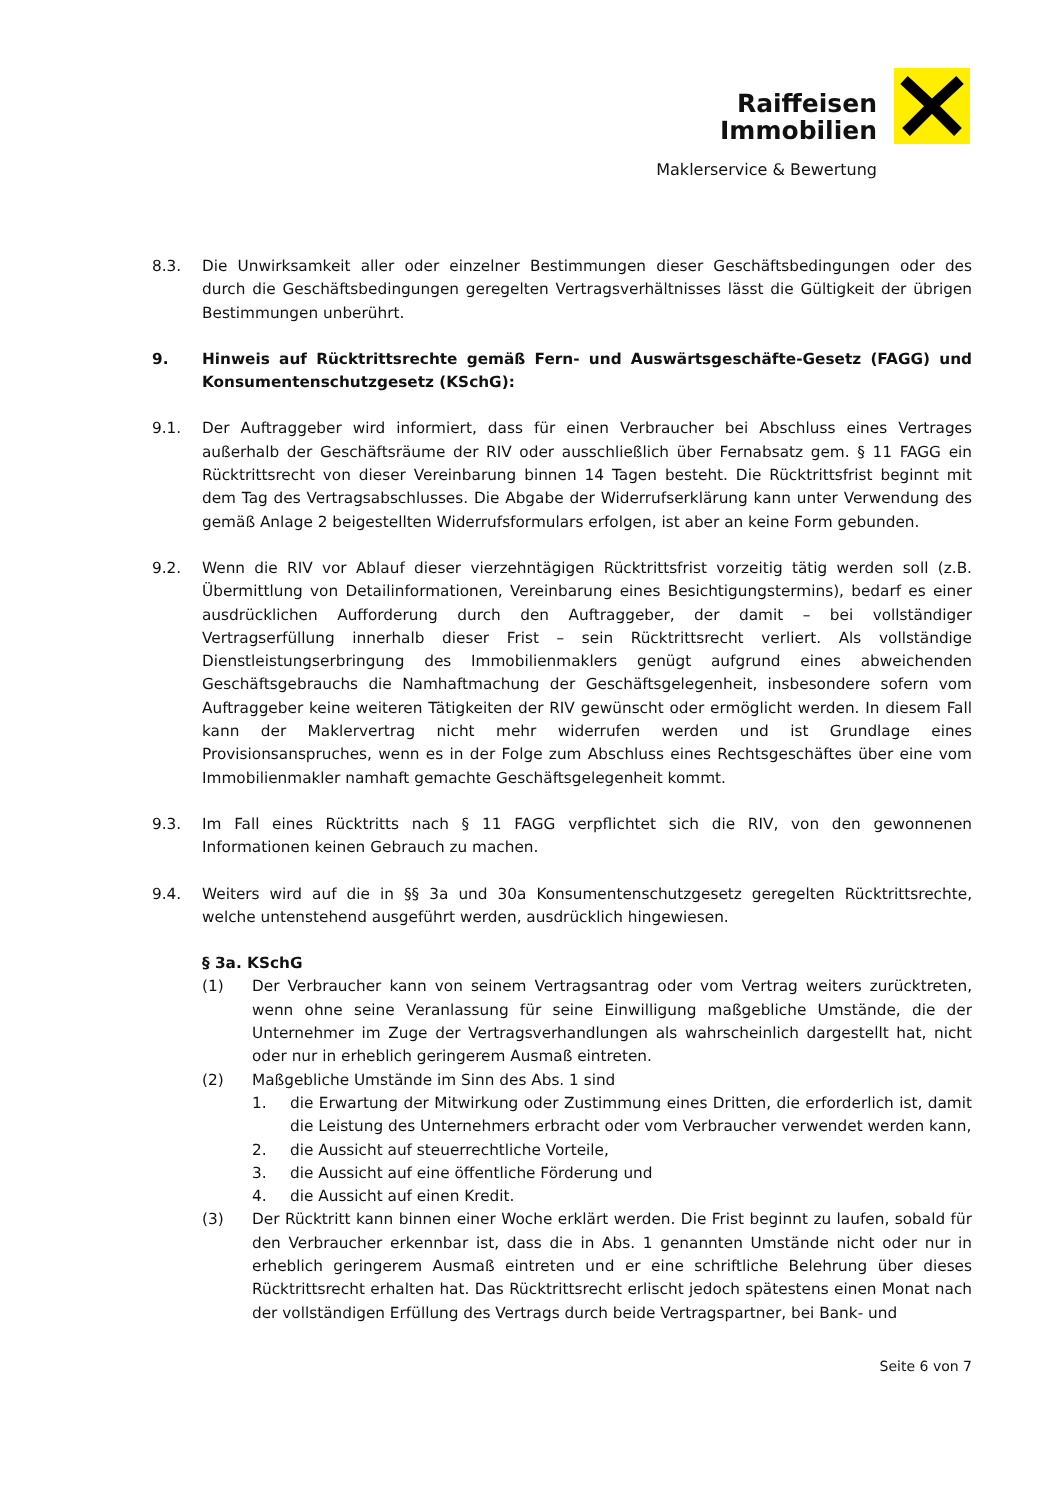Raiffeisen
Immobilien
Maklerservice & Bewertung
8.3. Die Unwirksamkeit aller oder einzelner Bestimmungen dieser Geschäftsbedingungen oder des durch die Geschäftsbedingungen geregelten Vertragsverhältnisses lässt die Gültigkeit der übrigen Bestimmungen unberührt.
9. Hinweis auf Rücktrittsrechte gemäß Fern- und Auswärtsgeschäfte-Gesetz (FAGG) und Konsumentenschutzgesetz (KSchG):
9.1. Der Auftraggeber wird informiert, dass für einen Verbraucher bei Abschluss eines Vertrages außerhalb der Geschäftsräume der RIV oder ausschließlich über Fernabsatz gem. § 11 FAGG ein Rücktrittsrecht von dieser Vereinbarung binnen 14 Tagen besteht. Die Rücktrittsfrist beginnt mit dem Tag des Vertragsabschlusses. Die Abgabe der Widerrufserklärung kann unter Verwendung des gemäß Anlage 2 beigestellten Widerrufsformulars erfolgen, ist aber an keine Form gebunden.
9.2. Wenn die RIV vor Ablauf dieser vierzehntägigen Rücktrittsfrist vorzeitig tätig werden soll (z.B. Übermittlung von Detailinformationen, Vereinbarung eines Besichtigungstermins), bedarf es einer ausdrücklichen Aufforderung durch den Auftraggeber, der damit – bei vollständiger Vertragserfüllung innerhalb dieser Frist – sein Rücktrittsrecht verliert. Als vollständige Dienstleistungserbringung des Immobilienmaklers genügt aufgrund eines abweichenden Geschäftsgebrauchs die Namhaftmachung der Geschäftsgelegenheit, insbesondere sofern vom Auftraggeber keine weiteren Tätigkeiten der RIV gewünscht oder ermöglicht werden. In diesem Fall kann der Maklervertrag nicht mehr widerrufen werden und ist Grundlage eines Provisionsanspruches, wenn es in der Folge zum Abschluss eines Rechtsgeschäftes über eine vom Immobilienmakler namhaft gemachte Geschäftsgelegenheit kommt.
9.3. Im Fall eines Rücktritts nach § 11 FAGG verpflichtet sich die RIV, von den gewonnenen Informationen keinen Gebrauch zu machen.
9.4. Weiters wird auf die in §§ 3a und 30a Konsumentenschutzgesetz geregelten Rücktrittsrechte, welche untenstehend ausgeführt werden, ausdrücklich hingewiesen.
§ 3a. KSchG
(1) Der Verbraucher kann von seinem Vertragsantrag oder vom Vertrag weiters zurücktreten, wenn ohne seine Veranlassung für seine Einwilligung maßgebliche Umstände, die der Unternehmer im Zuge der Vertragsverhandlungen als wahrscheinlich dargestellt hat, nicht oder nur in erheblich geringerem Ausmaß eintreten.
(2) Maßgebliche Umstände im Sinn des Abs. 1 sind
1. die Erwartung der Mitwirkung oder Zustimmung eines Dritten, die erforderlich ist, damit die Leistung des Unternehmers erbracht oder vom Verbraucher verwendet werden kann,
2. die Aussicht auf steuerrechtliche Vorteile,
3. die Aussicht auf eine öffentliche Förderung und
4. die Aussicht auf einen Kredit.
(3) Der Rücktritt kann binnen einer Woche erklärt werden. Die Frist beginnt zu laufen, sobald für den Verbraucher erkennbar ist, dass die in Abs. 1 genannten Umstände nicht oder nur in erheblich geringerem Ausmaß eintreten und er eine schriftliche Belehrung über dieses Rücktrittsrecht erhalten hat. Das Rücktrittsrecht erlischt jedoch spätestens einen Monat nach der vollständigen Erfüllung des Vertrags durch beide Vertragspartner, bei Bank- und
Seite 6 von 7